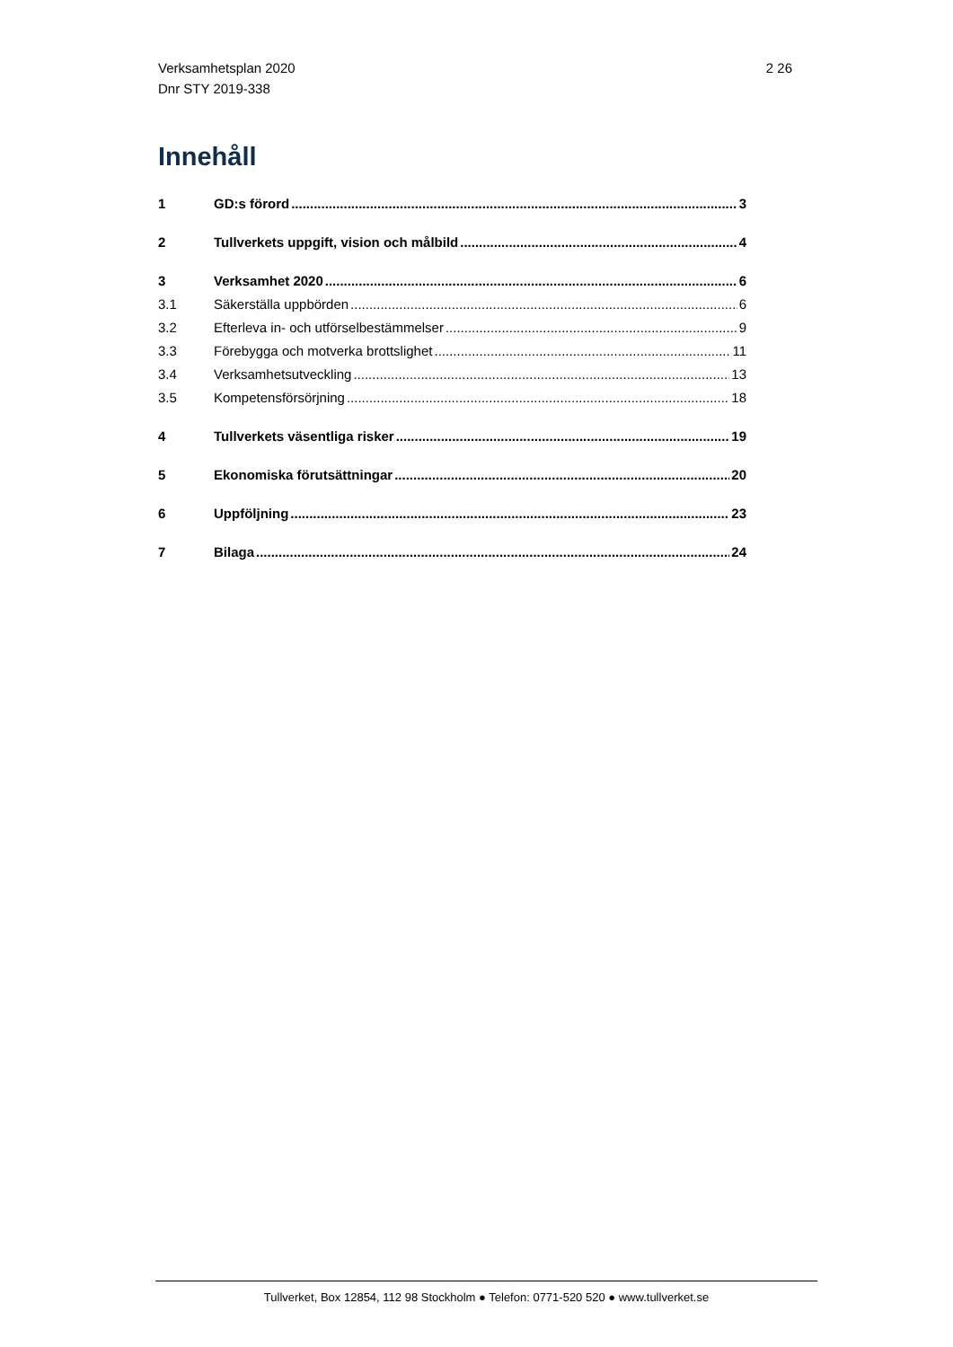Verksamhetsplan 2020
Dnr STY 2019-338
2 26
Innehåll
1 GD:s förord 3
2 Tullverkets uppgift, vision och målbild 4
3 Verksamhet 2020 6
3.1 Säkerställa uppbörden 6
3.2 Efterleva in- och utförselbestämmelser 9
3.3 Förebygga och motverka brottslighet 11
3.4 Verksamhetsutveckling 13
3.5 Kompetensförsörjning 18
4 Tullverkets väsentliga risker 19
5 Ekonomiska förutsättningar 20
6 Uppföljning 23
7 Bilaga 24
Tullverket, Box 12854, 112 98 Stockholm ● Telefon: 0771-520 520 ● www.tullverket.se